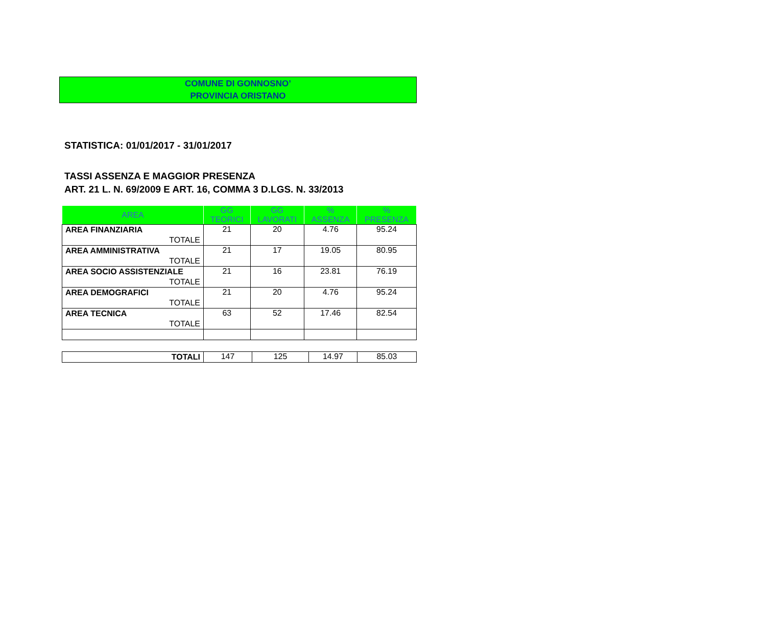COMUNE DI GONNOSNO’
PROVINCIA ORISTANO
STATISTICA: 01/01/2017 - 31/01/2017
TASSI ASSENZA E MAGGIOR PRESENZA
ART. 21 L. N. 69/2009 E ART. 16, COMMA 3 D.LGS. N. 33/2013
| AREA | GG TEORICI | GG LAVORATI | % ASSENZA | % PRESENZA |
| --- | --- | --- | --- | --- |
| AREA FINANZIARIA | 21 | 20 | 4.76 | 95.24 |
| TOTALE | | | | |
| AREA AMMINISTRATIVA | 21 | 17 | 19.05 | 80.95 |
| TOTALE | | | | |
| AREA SOCIO ASSISTENZIALE | 21 | 16 | 23.81 | 76.19 |
| TOTALE | | | | |
| AREA DEMOGRAFICI | 21 | 20 | 4.76 | 95.24 |
| TOTALE | | | | |
| AREA TECNICA | 63 | 52 | 17.46 | 82.54 |
| TOTALE | | | | |
| TOTALI | 147 | 125 | 14.97 | 85.03 |